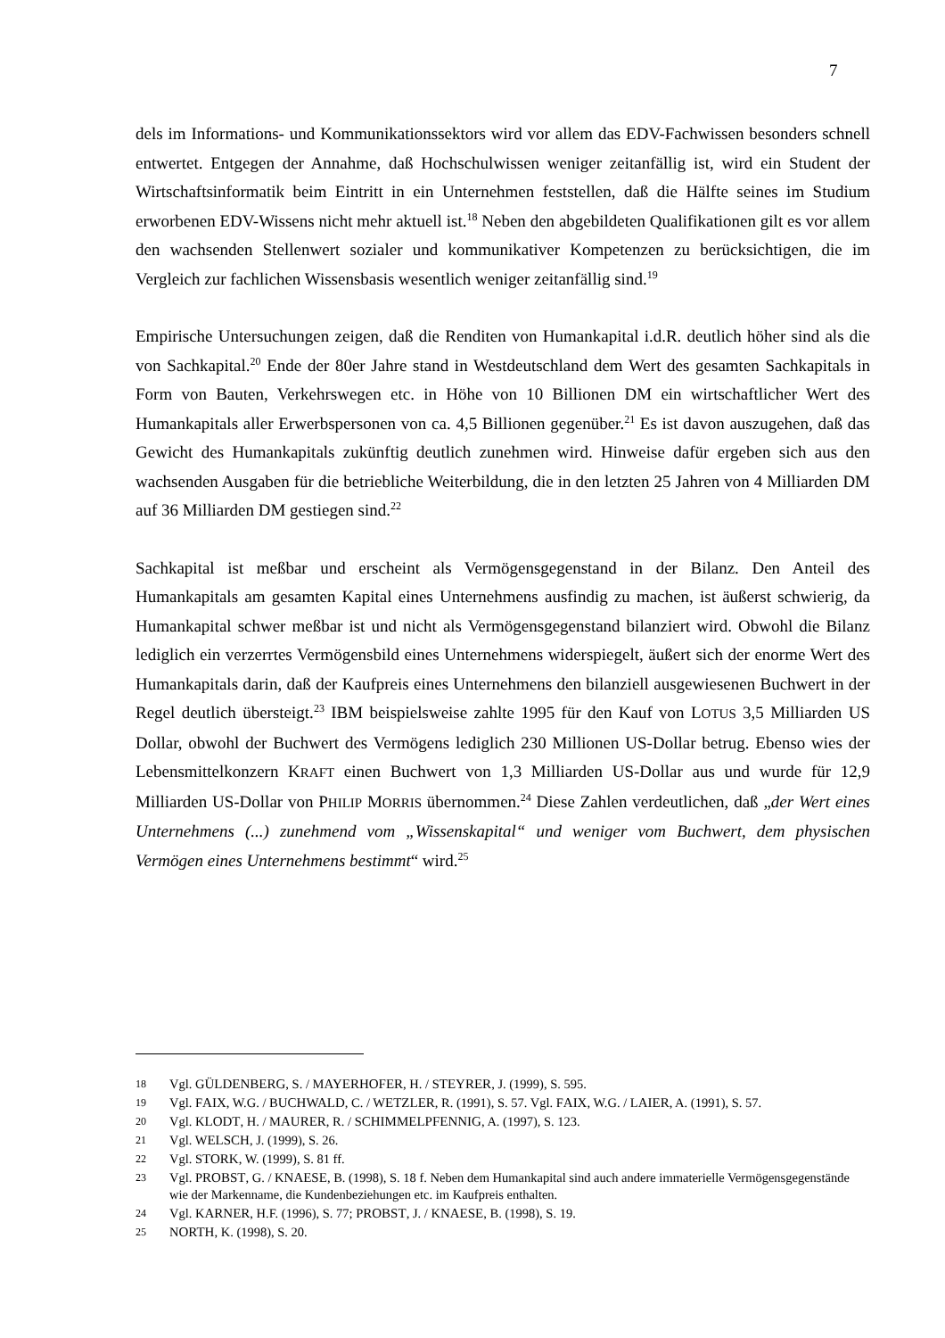7
dels im Informations- und Kommunikationssektors wird vor allem das EDV-Fachwissen besonders schnell entwertet. Entgegen der Annahme, daß Hochschulwissen weniger zeitanfällig ist, wird ein Student der Wirtschaftsinformatik beim Eintritt in ein Unternehmen feststellen, daß die Hälfte seines im Studium erworbenen EDV-Wissens nicht mehr aktuell ist.<sup>18</sup> Neben den abgebildeten Qualifikationen gilt es vor allem den wachsenden Stellenwert sozialer und kommunikativer Kompetenzen zu berücksichtigen, die im Vergleich zur fachlichen Wissensbasis wesentlich weniger zeitanfällig sind.<sup>19</sup>
Empirische Untersuchungen zeigen, daß die Renditen von Humankapital i.d.R. deutlich höher sind als die von Sachkapital.<sup>20</sup> Ende der 80er Jahre stand in Westdeutschland dem Wert des gesamten Sachkapitals in Form von Bauten, Verkehrswegen etc. in Höhe von 10 Billionen DM ein wirtschaftlicher Wert des Humankapitals aller Erwerbspersonen von ca. 4,5 Billionen gegenüber.<sup>21</sup> Es ist davon auszugehen, daß das Gewicht des Humankapitals zukünftig deutlich zunehmen wird. Hinweise dafür ergeben sich aus den wachsenden Ausgaben für die betriebliche Weiterbildung, die in den letzten 25 Jahren von 4 Milliarden DM auf 36 Milliarden DM gestiegen sind.<sup>22</sup>
Sachkapital ist meßbar und erscheint als Vermögensgegenstand in der Bilanz. Den Anteil des Humankapitals am gesamten Kapital eines Unternehmens ausfindig zu machen, ist äußerst schwierig, da Humankapital schwer meßbar ist und nicht als Vermögensgegenstand bilanziert wird. Obwohl die Bilanz lediglich ein verzerrtes Vermögensbild eines Unternehmens widerspiegelt, äußert sich der enorme Wert des Humankapitals darin, daß der Kaufpreis eines Unternehmens den bilanziell ausgewiesenen Buchwert in der Regel deutlich übersteigt.<sup>23</sup> IBM beispielsweise zahlte 1995 für den Kauf von LOTUS 3,5 Milliarden US Dollar, obwohl der Buchwert des Vermögens lediglich 230 Millionen US-Dollar betrug. Ebenso wies der Lebensmittelkonzern KRAFT einen Buchwert von 1,3 Milliarden US-Dollar aus und wurde für 12,9 Milliarden US-Dollar von PHILIP MORRIS übernommen.<sup>24</sup> Diese Zahlen verdeutlichen, daß „der Wert eines Unternehmens (...) zunehmend vom „Wissenskapital“ und weniger vom Buchwert, dem physischen Vermögen eines Unternehmens bestimmt“ wird.<sup>25</sup>
18 Vgl. GÜLDENBERG, S. / MAYERHOFER, H. / STEYRER, J. (1999), S. 595.
19 Vgl. FAIX, W.G. / BUCHWALD, C. / WETZLER, R. (1991), S. 57. Vgl. FAIX, W.G. / LAIER, A. (1991), S. 57.
20 Vgl. KLODT, H. / MAURER, R. / SCHIMMELPFENNIG, A. (1997), S. 123.
21 Vgl. WELSCH, J. (1999), S. 26.
22 Vgl. STORK, W. (1999), S. 81 ff.
23 Vgl. PROBST, G. / KNAESE, B. (1998), S. 18 f. Neben dem Humankapital sind auch andere immaterielle Vermögensgegenstände wie der Markenname, die Kundenbeziehungen etc. im Kaufpreis enthalten.
24 Vgl. KARNER, H.F. (1996), S. 77; PROBST, J. / KNAESE, B. (1998), S. 19.
25 NORTH, K. (1998), S. 20.